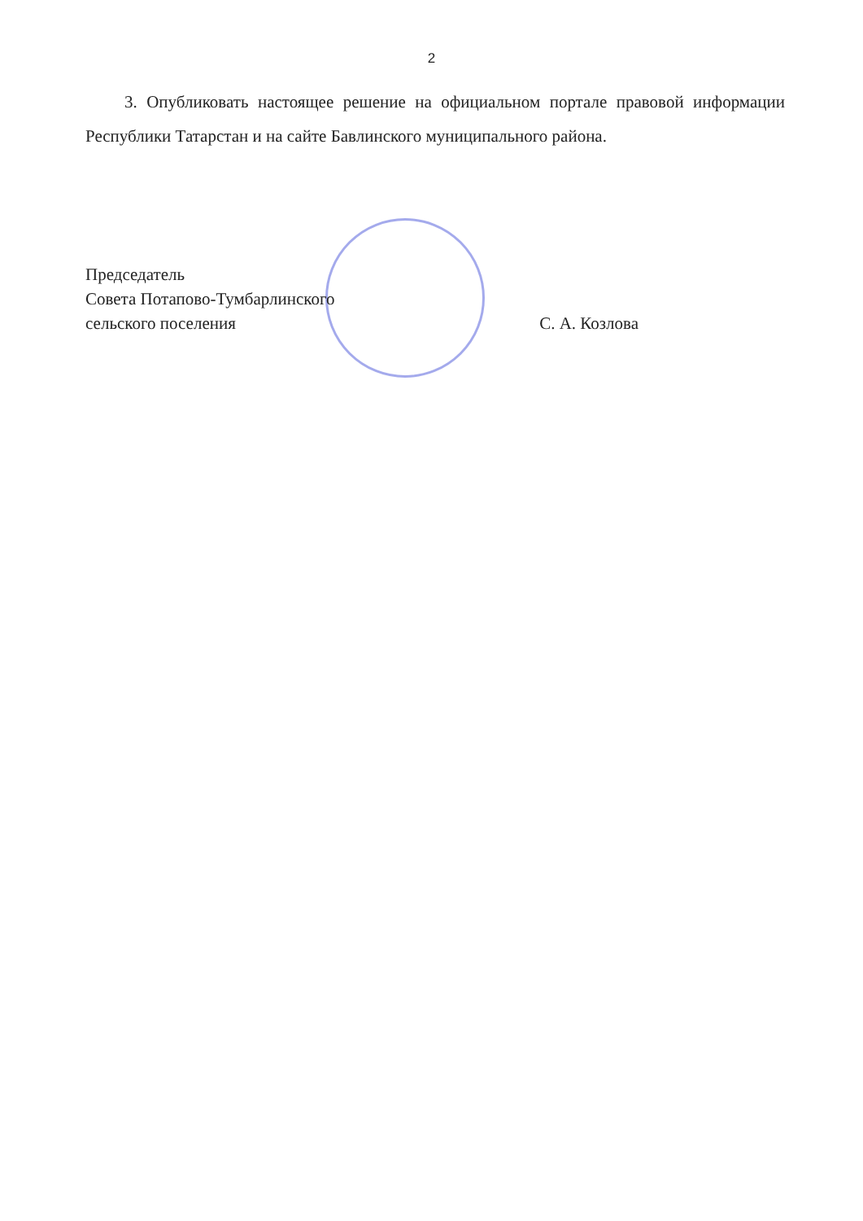2
3. Опубликовать настоящее решение на официальном портале правовой информации Республики Татарстан и на сайте Бавлинского муниципального района.
Председатель
Совета Потапово-Тумбарлинского
сельского поселения С. А. Козлова